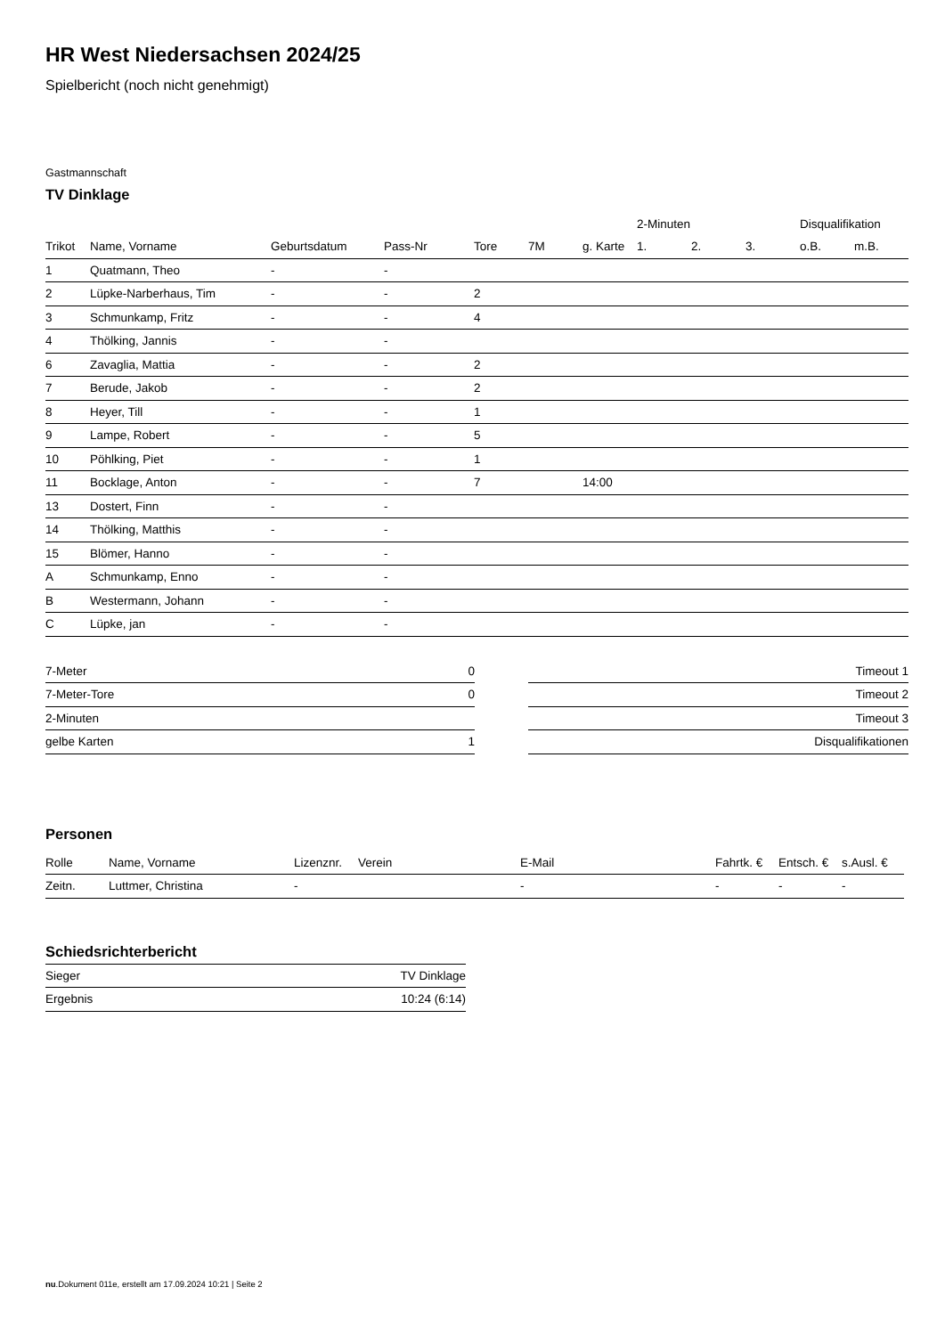HR West Niedersachsen 2024/25
Spielbericht (noch nicht genehmigt)
Gastmannschaft
TV Dinklage
| | | | | | | | 2-Minuten | | | Disqualifikation | |
| --- | --- | --- | --- | --- | --- | --- | --- | --- | --- | --- | --- |
| Trikot | Name, Vorname | Geburtsdatum | Pass-Nr | Tore | 7M | g. Karte | 1. | 2. | 3. | o.B. | m.B. |
| 1 | Quatmann, Theo | - | - | | | | | | | | |
| 2 | Lüpke-Narberhaus, Tim | - | - | 2 | | | | | | | |
| 3 | Schmunkamp, Fritz | - | - | 4 | | | | | | | |
| 4 | Thölking, Jannis | - | - | | | | | | | | |
| 6 | Zavaglia, Mattia | - | - | 2 | | | | | | | |
| 7 | Berude, Jakob | - | - | 2 | | | | | | | |
| 8 | Heyer, Till | - | - | 1 | | | | | | | |
| 9 | Lampe, Robert | - | - | 5 | | | | | | | |
| 10 | Pöhlking, Piet | - | - | 1 | | | | | | | |
| 11 | Bocklage, Anton | - | - | 7 | | 14:00 | | | | | |
| 13 | Dostert, Finn | - | - | | | | | | | | |
| 14 | Thölking, Matthis | - | - | | | | | | | | |
| 15 | Blömer, Hanno | - | - | | | | | | | | |
| A | Schmunkamp, Enno | - | - | | | | | | | | |
| B | Westermann, Johann | - | - | | | | | | | | |
| C | Lüpke, jan | - | - | | | | | | | | |
| 7-Meter | 0 |
| 7-Meter-Tore | 0 |
| 2-Minuten | |
| gelbe Karten | 1 |
| Timeout 1 |
| Timeout 2 |
| Timeout 3 |
| Disqualifikationen |
Personen
| Rolle | Name, Vorname | Lizenznr. | Verein | E-Mail | Fahrtk. € | Entsch. € | s.Ausl. € |
| --- | --- | --- | --- | --- | --- | --- | --- |
| Zeitn. | Luttmer, Christina | - | | - | - | - | - |
Schiedsrichterbericht
| Sieger | TV Dinklage |
| Ergebnis | 10:24 (6:14) |
nu.Dokument 011e, erstellt am 17.09.2024 10:21 | Seite 2